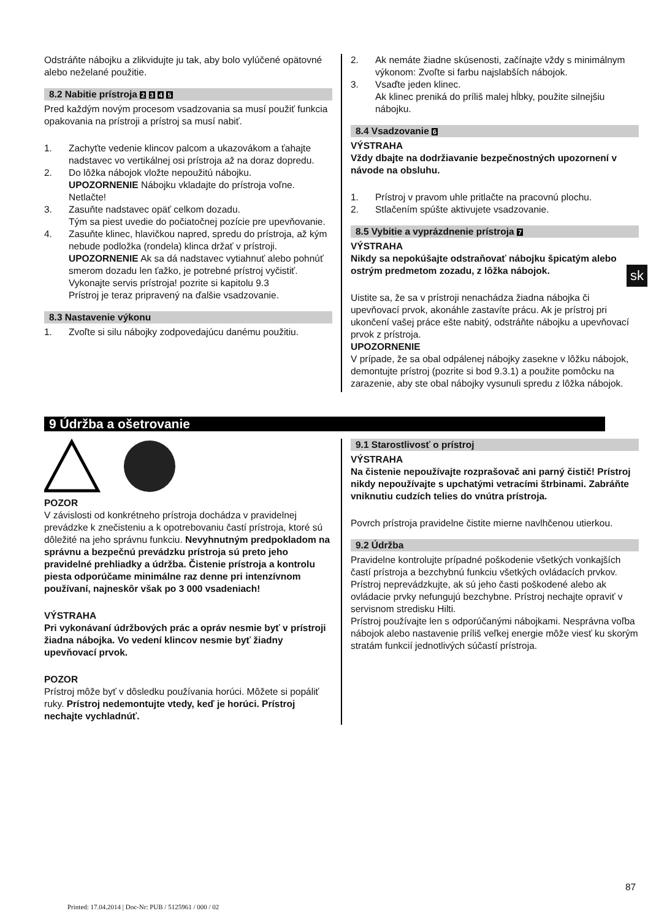Odstráňte nábojku a zlikvidujte ju tak, aby bolo vylúčené opätovné alebo neželané použitie.
8.2 Nabitie prístroja 2 3 4 5
Pred každým novým procesom vsadzovania sa musí použiť funkcia opakovania na prístroji a prístroj sa musí nabiť.
1. Zachyťte vedenie klincov palcom a ukazovákom a ťahajte nadstavec vo vertikálnej osi prístroja až na doraz dopredu.
2. Do lôžka nábojok vložte nepoužitú nábojku.
UPOZORNENIE Nábojku vkladajte do prístroja voľne. Netlačte!
3. Zasuňte nadstavec opäť celkom dozadu.
Tým sa piest uvedie do počiatočnej pozície pre upevňovanie.
4. Zasuňte klinec, hlavičkou napred, spredu do prístroja, až kým nebude podložka (rondela) klinca držať v prístroji.
UPOZORNENIE Ak sa dá nadstavec vytiahnuť alebo pohnúť smerom dozadu len ťažko, je potrebné prístroj vyčistiť. Vykonajte servis prístroja! pozrite si kapitolu 9.3
Prístroj je teraz pripravený na ďalšie vsadzovanie.
8.3 Nastavenie výkonu
1. Zvoľte si silu nábojky zodpovedajúcu danému použitiu.
2. Ak nemáte žiadne skúsenosti, začínajte vždy s minimálnym výkonom: Zvoľte si farbu najslabších nábojok.
3. Vsaďte jeden klinec.
Ak klinec preniká do príliš malej hĺbky, použite silnejšiu nábojku.
8.4 Vsadzovanie 6
VÝSTRAHA
Vždy dbajte na dodržiavanie bezpečnostných upozornení v návode na obsluhu.
1. Prístroj v pravom uhle pritlačte na pracovnú plochu.
2. Stlačením spúšte aktivujete vsadzovanie.
8.5 Vybitie a vyprázdnenie prístroja 7
VÝSTRAHA
Nikdy sa nepokúšajte odstraňovať nábojku špicatým alebo ostrým predmetom zozadu, z lôžka nábojok.
Uistite sa, že sa v prístroji nenachádza žiadna nábojka či upevňovací prvok, akonáhle zastavíte prácu. Ak je prístroj pri ukončení vašej práce ešte nabitý, odstráňte nábojku a upevňovací prvok z prístroja.
UPOZORNENIE
V prípade, že sa obal odpálenej nábojky zasekne v lôžku nábojok, demontujte prístroj (pozrite si bod 9.3.1) a použite pomôcku na zarazenie, aby ste obal nábojky vysunuli spredu z lôžka nábojok.
sk
9 Údržba a ošetrovanie
POZOR
V závislosti od konkrétneho prístroja dochádza v pravidelnej prevádzke k znečisteniu a k opotrebovaniu častí prístroja, ktoré sú dôležité na jeho správnu funkciu. Nevyhnutným predpokladom na správnu a bezpečnú prevádzku prístroja sú preto jeho pravidelné prehliadky a údržba. Čistenie prístroja a kontrolu piesta odporúčame minimálne raz denne pri intenzívnom používaní, najneskôr však po 3 000 vsadeniach!
VÝSTRAHA
Pri vykonávaní údržbových prác a opráv nesmie byť v prístroji žiadna nábojka. Vo vedení klincov nesmie byť žiadny upevňovací prvok.
POZOR
Prístroj môže byť v dôsledku používania horúci. Môžete si popáliť ruky. Prístroj nedemontujte vtedy, keď je horúci. Prístroj nechajte vychladnúť.
9.1 Starostlivosť o prístroj
VÝSTRAHA
Na čistenie nepoužívajte rozprašovač ani parný čistič! Prístroj nikdy nepoužívajte s upchatými vetracími štrbinami. Zabráňte vniknutiu cudzích telies do vnútra prístroja.
Povrch prístroja pravidelne čistite mierne navlhčenou utierkou.
9.2 Údržba
Pravidelne kontrolujte prípadné poškodenie všetkých vonkajších častí prístroja a bezchybnú funkciu všetkých ovládacích prvkov. Prístroj neprevádzkujte, ak sú jeho časti poškodené alebo ak ovládacie prvky nefungujú bezchybne. Prístroj nechajte opraviť v servisnom stredisku Hilti.
Prístroj používajte len s odporúčanými nábojkami. Nesprávna voľba nábojok alebo nastavenie príliš veľkej energie môže viesť ku skorým stratám funkcií jednotlivých súčastí prístroja.
87
Printed: 17.04.2014 | Doc-Nr: PUB / 5125961 / 000 / 02